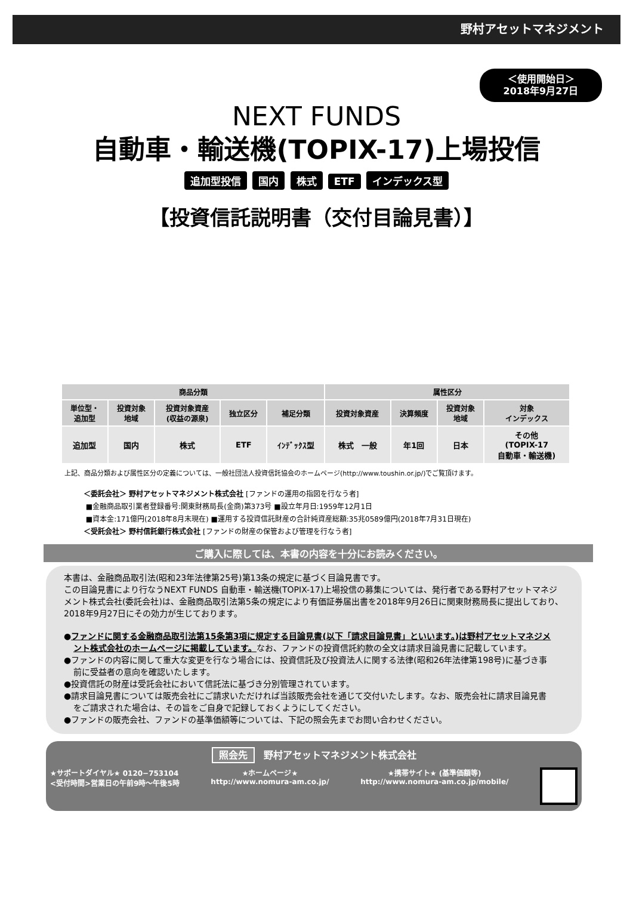野村アセットマネジメント
＜使用開始日＞
2018年9月27日
NEXT FUNDS
自動車・輸送機(TOPIX-17)上場投信
追加型投信 国内 株式 ETF インデックス型
【投資信託説明書（交付目論見書）】
| 商品分類 | | | | | 属性区分 | | | |
| --- | --- | --- | --- | --- | --- | --- | --- | --- |
| 単位型・ 追加型 | 投資対象 地域 | 投資対象資産 (収益の源泉) | 独立区分 | 補足分類 | 投資対象資産 | 決算頻度 | 投資対象 地域 | 対象 インデックス |
| 追加型 | 国内 | 株式 | ETF | ｲﾝﾃﾞｯｸｽ型 | 株式 一般 | 年1回 | 日本 | その他 (TOPIX-17 自動車・輸送機) |
上記、商品分類および属性区分の定義については、一般社団法人投資信託協会のホームページ(http://www.toushin.or.jp/)でご覧頂けます。
＜委託会社＞ 野村アセットマネジメント株式会社 [ファンドの運用の指図を行なう者]
■金融商品取引業者登録番号:関東財務局長(金商)第373号 ■設立年月日:1959年12月1日
■資本金:171億円(2018年8月末現在) ■運用する投資信託財産の合計純資産総額:35兆0589億円(2018年7月31日現在)
＜受託会社＞ 野村信託銀行株式会社 [ファンドの財産の保管および管理を行なう者]
ご購入に際しては、本書の内容を十分にお読みください。
本書は、金融商品取引法(昭和23年法律第25号)第13条の規定に基づく目論見書です。
この目論見書により行なうNEXT FUNDS 自動車・輸送機(TOPIX-17)上場投信の募集については、発行者である野村アセットマネジメント株式会社(委託会社)は、金融商品取引法第5条の規定により有価証券届出書を2018年9月26日に関東財務局長に提出しており、2018年9月27日にその効力が生じております。
●ファンドに関する金融商品取引法第15条第3項に規定する目論見書(以下「請求目論見書」といいます。)は野村アセットマネジメント株式会社のホームページに掲載しています。なお、ファンドの投資信託約款の全文は請求目論見書に記載しています。
●ファンドの内容に関して重大な変更を行なう場合には、投資信託及び投資法人に関する法律(昭和26年法律第198号)に基づき事前に受益者の意向を確認いたします。
●投資信託の財産は受託会社において信託法に基づき分別管理されています。
●請求目論見書については販売会社にご請求いただければ当該販売会社を通じて交付いたします。なお、販売会社に請求目論見書をご請求された場合は、その旨をご自身で記録しておくようにしてください。
●ファンドの販売会社、ファンドの基準価額等については、下記の照会先までお問い合わせください。
照会先 野村アセットマネジメント株式会社
★サポートダイヤル★ 0120−753104
<受付時間>営業日の午前9時〜午後5時
★ホームページ★
http://www.nomura-am.co.jp/
★携帯サイト★ (基準価額等)
http://www.nomura-am.co.jp/mobile/